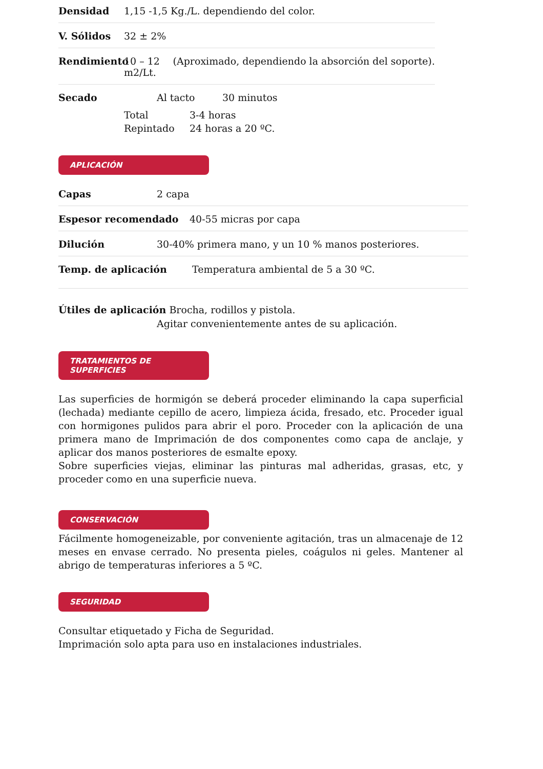Densidad 1,15 -1,5 Kg./L. dependiendo del color.
V. Sólidos 32 ± 2%
Rendimiento 10 – 12 m2/Lt. (Aproximado, dependiendo la absorción del soporte).
Secado Al tacto 30 minutos
Total 3-4 horas
Repintado 24 horas a 20 ºC.
APLICACIÓN
Capas 2 capa
Espesor recomendado 40-55 micras por capa
Dilución 30-40% primera mano, y un 10 % manos posteriores.
Temp. de aplicación Temperatura ambiental de 5 a 30 ºC.
Útiles de aplicación Brocha, rodillos y pistola.
Agitar convenientemente antes de su aplicación.
TRATAMIENTOS DE SUPERFICIES
Las superficies de hormigón se deberá proceder eliminando la capa superficial (lechada) mediante cepillo de acero, limpieza ácida, fresado, etc. Proceder igual con hormigones pulidos para abrir el poro. Proceder con la aplicación de una primera mano de Imprimación de dos componentes como capa de anclaje, y aplicar dos manos posteriores de esmalte epoxy.
Sobre superficies viejas, eliminar las pinturas mal adheridas, grasas, etc, y proceder como en una superficie nueva.
CONSERVACIÓN
Fácilmente homogeneizable, por conveniente agitación, tras un almacenaje de 12 meses en envase cerrado. No presenta pieles, coágulos ni geles. Mantener al abrigo de temperaturas inferiores a 5 ºC.
SEGURIDAD
Consultar etiquetado y Ficha de Seguridad.
Imprimación solo apta para uso en instalaciones industriales.